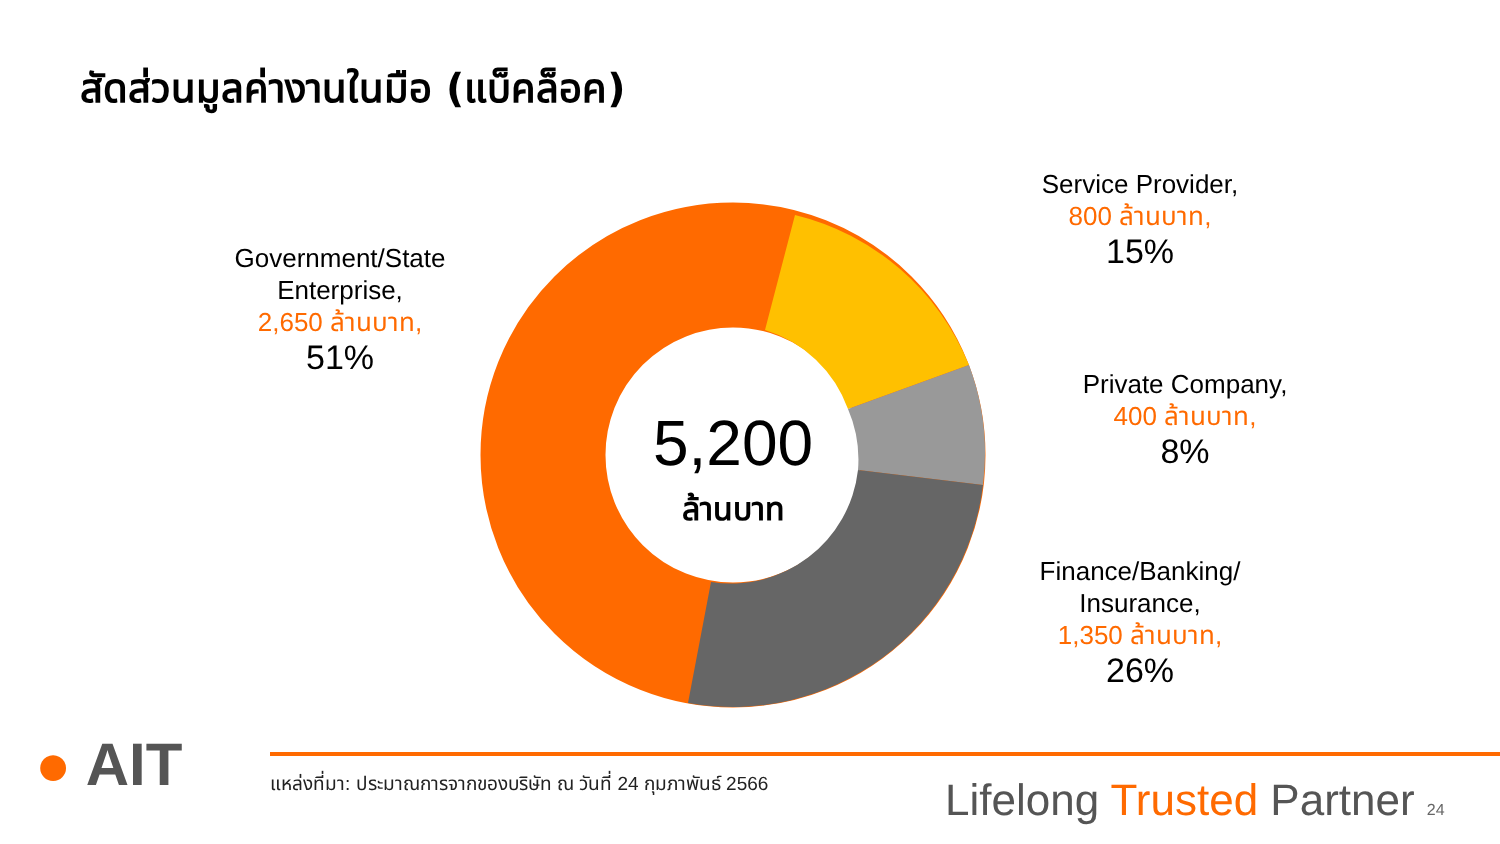สัดส่วนมูลค่างานในมือ (แบ็คล็อค)
5,200
ล้านบาท
Government/State Enterprise,
2,650 ล้านบาท,
51%
Service Provider,
800 ล้านบาท,
15%
Private Company,
400 ล้านบาท,
8%
Finance/Banking/ Insurance,
1,350 ล้านบาท,
26%
● AIT
แหล่งที่มา: ประมาณการจากของบริษัท ณ วันที่ 24 กุมภาพันธ์ 2566
Lifelong Trusted Partner 24